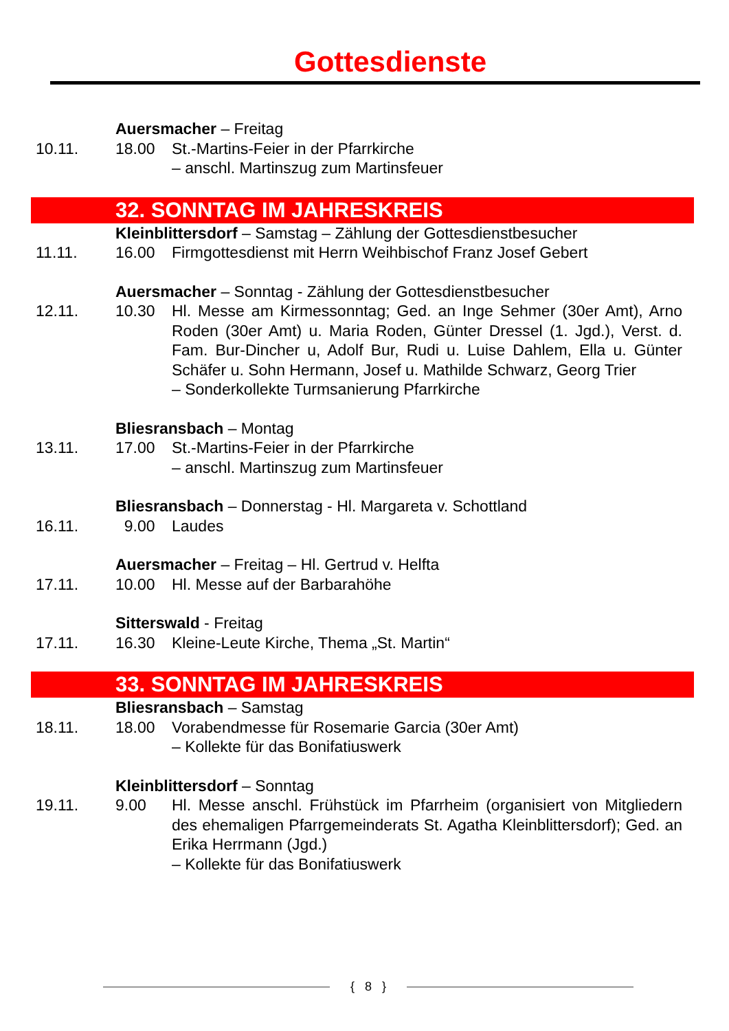Gottesdienste
Auersmacher – Freitag
10.11. 18.00 St.-Martins-Feier in der Pfarrkirche
– anschl. Martinszug zum Martinsfeuer
32. SONNTAG IM JAHRESKREIS
Kleinblittersdorf – Samstag – Zählung der Gottesdienstbesucher
11.11. 16.00 Firmgottesdienst mit Herrn Weihbischof Franz Josef Gebert
Auersmacher – Sonntag - Zählung der Gottesdienstbesucher
12.11. 10.30 Hl. Messe am Kirmessonntag; Ged. an Inge Sehmer (30er Amt), Arno Roden (30er Amt) u. Maria Roden, Günter Dressel (1. Jgd.), Verst. d. Fam. Bur-Dincher u, Adolf Bur, Rudi u. Luise Dahlem, Ella u. Günter Schäfer u. Sohn Hermann, Josef u. Mathilde Schwarz, Georg Trier
– Sonderkollekte Turmsanierung Pfarrkirche
Bliesransbach – Montag
13.11. 17.00 St.-Martins-Feier in der Pfarrkirche
– anschl. Martinszug zum Martinsfeuer
Bliesransbach – Donnerstag - Hl. Margareta v. Schottland
16.11. 9.00 Laudes
Auersmacher – Freitag – Hl. Gertrud v. Helfta
17.11. 10.00 Hl. Messe auf der Barbarahöhe
Sitterswald - Freitag
17.11. 16.30 Kleine-Leute Kirche, Thema „St. Martin“
33. SONNTAG IM JAHRESKREIS
Bliesransbach – Samstag
18.11. 18.00 Vorabendmesse für Rosemarie Garcia (30er Amt)
– Kollekte für das Bonifatiuswerk
Kleinblittersdorf – Sonntag
19.11. 9.00 Hl. Messe anschl. Frühstück im Pfarrheim (organisiert von Mitgliedern des ehemaligen Pfarrgemeinderats St. Agatha Kleinblittersdorf); Ged. an Erika Herrmann (Jgd.)
– Kollekte für das Bonifatiuswerk
{ 8 }